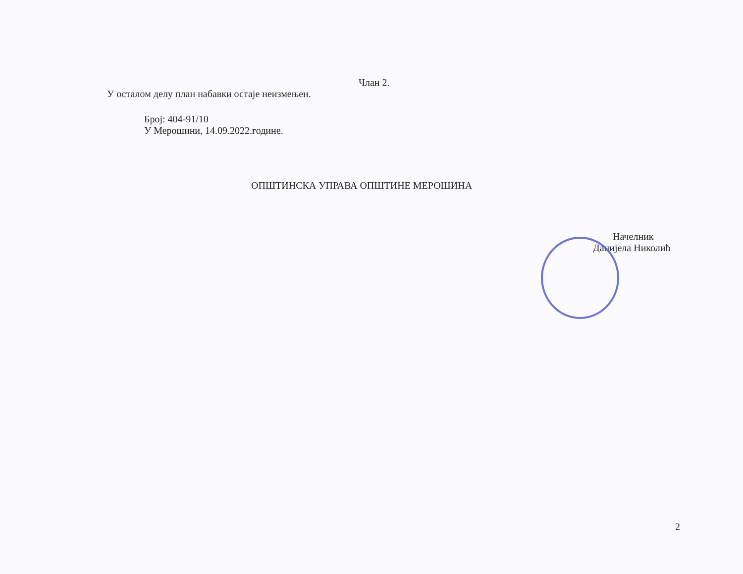Члан 2.
У осталом делу план набавки остаје неизмењен.
Број: 404-91/10
У Мерошини, 14.09.2022.године.
ОПШТИНСКА УПРАВА ОПШТИНЕ МЕРОШИНА
Начелник
Данијела Николић
2